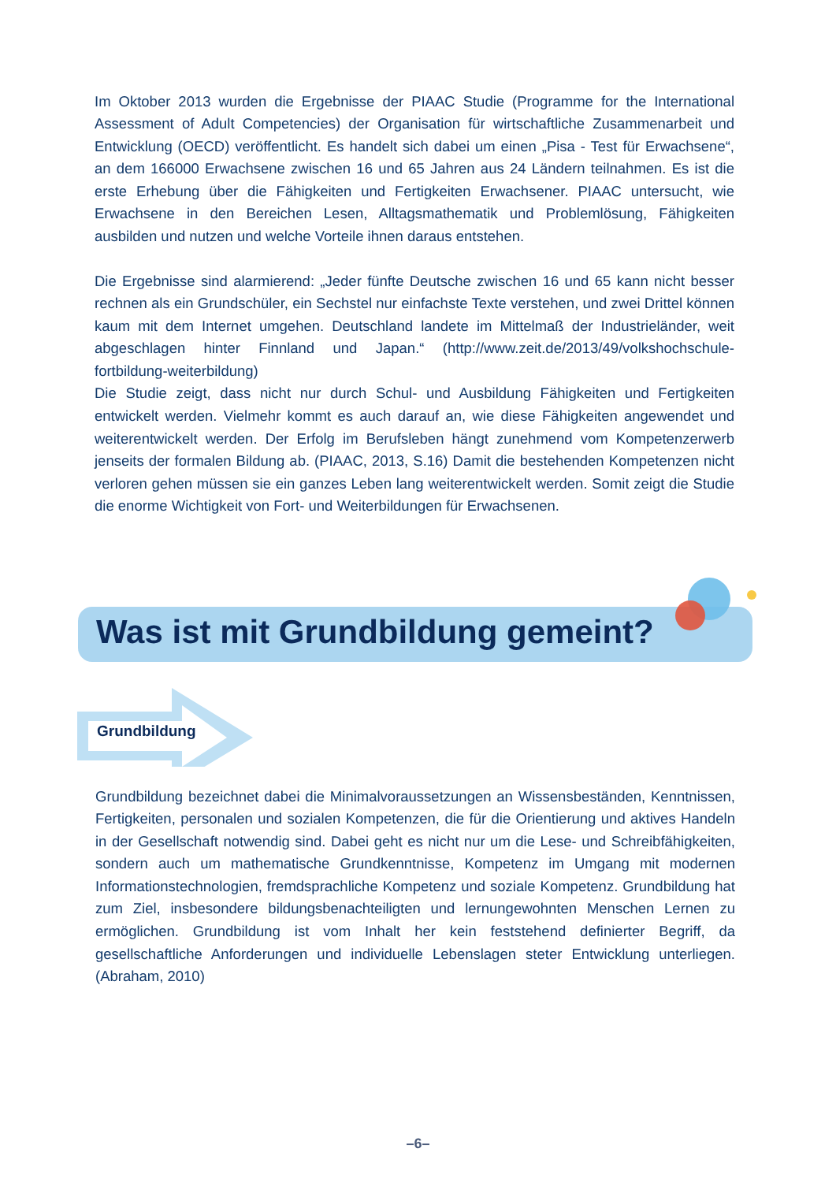Im Oktober 2013 wurden die Ergebnisse der PIAAC Studie (Programme for the International Assessment of Adult Competencies) der Organisation für wirtschaftliche Zusammenarbeit und Entwicklung (OECD) veröffentlicht. Es handelt sich dabei um einen „Pisa - Test für Erwachsene“, an dem 166000 Erwachsene zwischen 16 und 65 Jahren aus 24 Ländern teilnahmen. Es ist die erste Erhebung über die Fähigkeiten und Fertigkeiten Erwachsener. PIAAC untersucht, wie Erwachsene in den Bereichen Lesen, Alltagsmathematik und Problemlösung, Fähigkeiten ausbilden und nutzen und welche Vorteile ihnen daraus entstehen.
Die Ergebnisse sind alarmierend: „Jeder fünfte Deutsche zwischen 16 und 65 kann nicht besser rechnen als ein Grundschüler, ein Sechstel nur einfachste Texte verstehen, und zwei Drittel können kaum mit dem Internet umgehen. Deutschland landete im Mittelmaß der Industrieländer, weit abgeschlagen hinter Finnland und Japan.“ (http://www.zeit.de/2013/49/volkshochschule-fortbildung-weiterbildung)
Die Studie zeigt, dass nicht nur durch Schul- und Ausbildung Fähigkeiten und Fertigkeiten entwickelt werden. Vielmehr kommt es auch darauf an, wie diese Fähigkeiten angewendet und weiterentwickelt werden. Der Erfolg im Berufsleben hängt zunehmend vom Kompetenzerwerb jenseits der formalen Bildung ab. (PIAAC, 2013, S.16) Damit die bestehenden Kompetenzen nicht verloren gehen müssen sie ein ganzes Leben lang weiterentwickelt werden. Somit zeigt die Studie die enorme Wichtigkeit von Fort- und Weiterbildungen für Erwachsenen.
Was ist mit Grundbildung gemeint?
Grundbildung
Grundbildung bezeichnet dabei die Minimalvoraussetzungen an Wissensbeständen, Kenntnissen, Fertigkeiten, personalen und sozialen Kompetenzen, die für die Orientierung und aktives Handeln in der Gesellschaft notwendig sind. Dabei geht es nicht nur um die Lese- und Schreibfähigkeiten, sondern auch um mathematische Grundkenntnisse, Kompetenz im Umgang mit modernen Informationstechnologien, fremdsprachliche Kompetenz und soziale Kompetenz. Grundbildung hat zum Ziel, insbesondere bildungsbenachteiligten und lernungewohnten Menschen Lernen zu ermöglichen. Grundbildung ist vom Inhalt her kein feststehend definierter Begriff, da gesellschaftliche Anforderungen und individuelle Lebenslagen steter Entwicklung unterliegen. (Abraham, 2010)
–6–